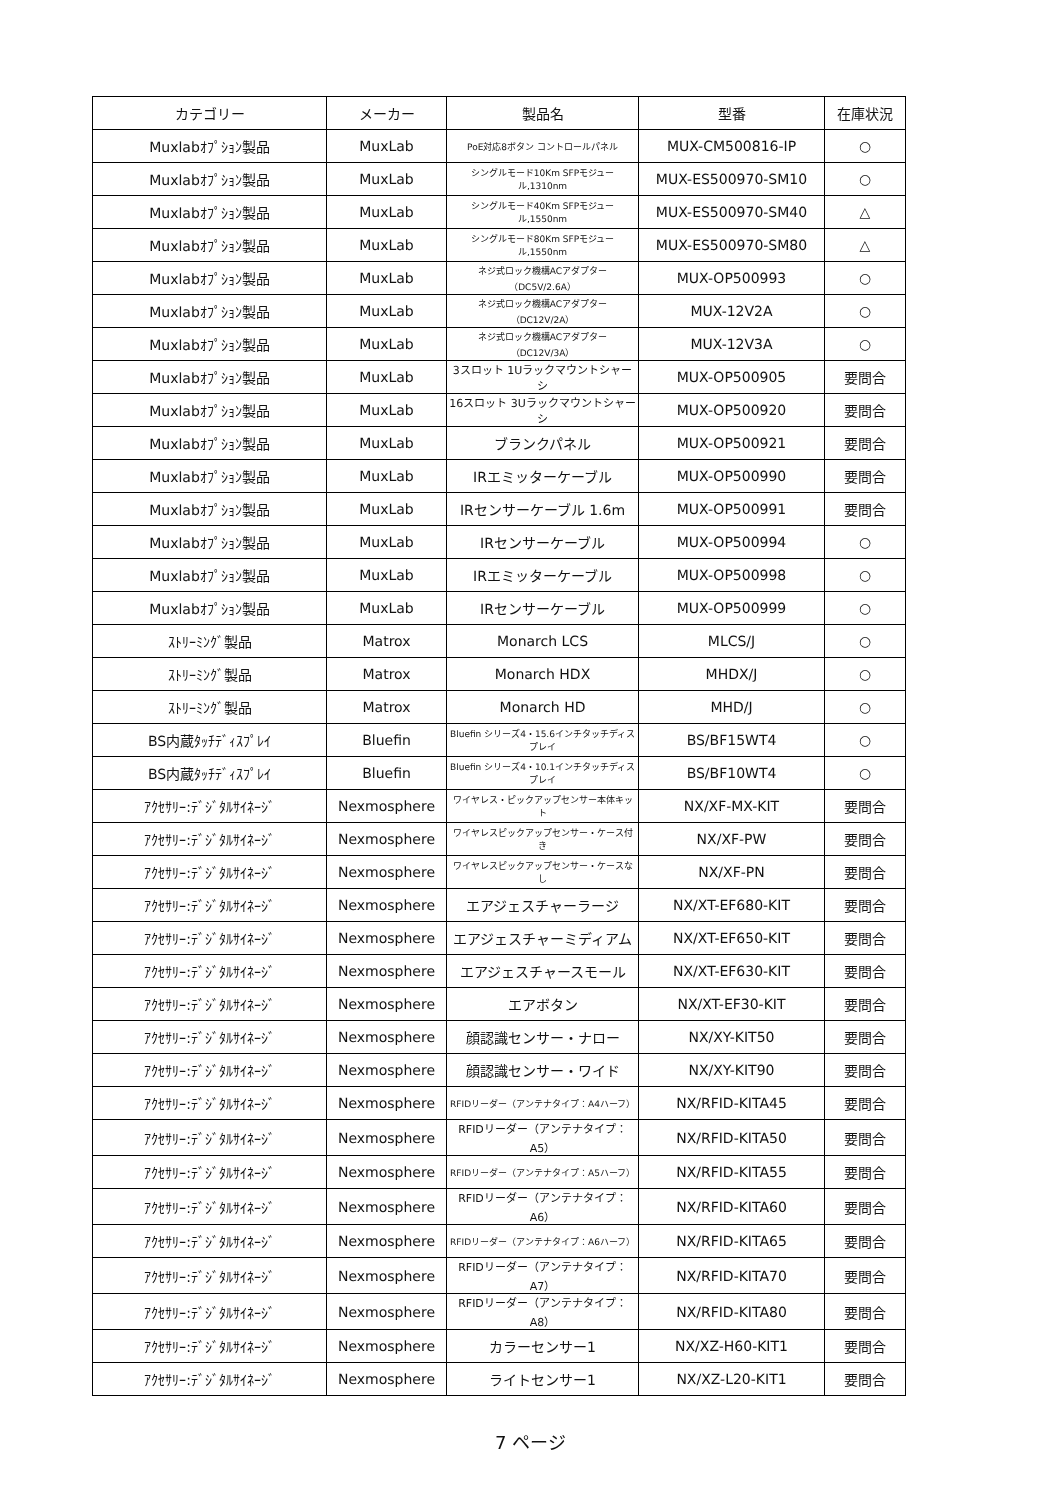| カテゴリー | メーカー | 製品名 | 型番 | 在庫状況 |
| --- | --- | --- | --- | --- |
| Muxlabｵﾌﾟｼｮﾝ製品 | MuxLab | PoE対応8ボタン コントロールパネル | MUX-CM500816-IP | ○ |
| Muxlabｵﾌﾟｼｮﾝ製品 | MuxLab | シングルモード10Km SFPモジュール,1310nm | MUX-ES500970-SM10 | ○ |
| Muxlabｵﾌﾟｼｮﾝ製品 | MuxLab | シングルモード40Km SFPモジュール,1550nm | MUX-ES500970-SM40 | △ |
| Muxlabｵﾌﾟｼｮﾝ製品 | MuxLab | シングルモード80Km SFPモジュール,1550nm | MUX-ES500970-SM80 | △ |
| Muxlabｵﾌﾟｼｮﾝ製品 | MuxLab | ネジ式ロック機構ACアダプター（DC5V/2.6A） | MUX-OP500993 | ○ |
| Muxlabｵﾌﾟｼｮﾝ製品 | MuxLab | ネジ式ロック機構ACアダプター（DC12V/2A） | MUX-12V2A | ○ |
| Muxlabｵﾌﾟｼｮﾝ製品 | MuxLab | ネジ式ロック機構ACアダプター（DC12V/3A） | MUX-12V3A | ○ |
| Muxlabｵﾌﾟｼｮﾝ製品 | MuxLab | 3スロット 1Uラックマウントシャーシ | MUX-OP500905 | 要問合 |
| Muxlabｵﾌﾟｼｮﾝ製品 | MuxLab | 16スロット 3Uラックマウントシャーシ | MUX-OP500920 | 要問合 |
| Muxlabｵﾌﾟｼｮﾝ製品 | MuxLab | ブランクパネル | MUX-OP500921 | 要問合 |
| Muxlabｵﾌﾟｼｮﾝ製品 | MuxLab | IRエミッターケーブル | MUX-OP500990 | 要問合 |
| Muxlabｵﾌﾟｼｮﾝ製品 | MuxLab | IRセンサーケーブル 1.6m | MUX-OP500991 | 要問合 |
| Muxlabｵﾌﾟｼｮﾝ製品 | MuxLab | IRセンサーケーブル | MUX-OP500994 | ○ |
| Muxlabｵﾌﾟｼｮﾝ製品 | MuxLab | IRエミッターケーブル | MUX-OP500998 | ○ |
| Muxlabｵﾌﾟｼｮﾝ製品 | MuxLab | IRセンサーケーブル | MUX-OP500999 | ○ |
| ｽﾄﾘｰﾐﾝｸﾞ製品 | Matrox | Monarch LCS | MLCS/J | ○ |
| ｽﾄﾘｰﾐﾝｸﾞ製品 | Matrox | Monarch HDX | MHDX/J | ○ |
| ｽﾄﾘｰﾐﾝｸﾞ製品 | Matrox | Monarch HD | MHD/J | ○ |
| BS内蔵ﾀｯﾁﾃﾞｨｽﾌﾟﾚｲ | Bluefin | Bluefin シリーズ4・15.6インチタッチディスプレイ | BS/BF15WT4 | ○ |
| BS内蔵ﾀｯﾁﾃﾞｨｽﾌﾟﾚｲ | Bluefin | Bluefin シリーズ4・10.1インチタッチディスプレイ | BS/BF10WT4 | ○ |
| ｱｸｾｻﾘｰ:ﾃﾞｼﾞﾀﾙｻｲﾈｰｼﾞ | Nexmosphere | ワイヤレス・ピックアップセンサー本体キット | NX/XF-MX-KIT | 要問合 |
| ｱｸｾｻﾘｰ:ﾃﾞｼﾞﾀﾙｻｲﾈｰｼﾞ | Nexmosphere | ワイヤレスピックアップセンサー・ケース付き | NX/XF-PW | 要問合 |
| ｱｸｾｻﾘｰ:ﾃﾞｼﾞﾀﾙｻｲﾈｰｼﾞ | Nexmosphere | ワイヤレスピックアップセンサー・ケースなし | NX/XF-PN | 要問合 |
| ｱｸｾｻﾘｰ:ﾃﾞｼﾞﾀﾙｻｲﾈｰｼﾞ | Nexmosphere | エアジェスチャーラージ | NX/XT-EF680-KIT | 要問合 |
| ｱｸｾｻﾘｰ:ﾃﾞｼﾞﾀﾙｻｲﾈｰｼﾞ | Nexmosphere | エアジェスチャーミディアム | NX/XT-EF650-KIT | 要問合 |
| ｱｸｾｻﾘｰ:ﾃﾞｼﾞﾀﾙｻｲﾈｰｼﾞ | Nexmosphere | エアジェスチャースモール | NX/XT-EF630-KIT | 要問合 |
| ｱｸｾｻﾘｰ:ﾃﾞｼﾞﾀﾙｻｲﾈｰｼﾞ | Nexmosphere | エアボタン | NX/XT-EF30-KIT | 要問合 |
| ｱｸｾｻﾘｰ:ﾃﾞｼﾞﾀﾙｻｲﾈｰｼﾞ | Nexmosphere | 顔認識センサー・ナロー | NX/XY-KIT50 | 要問合 |
| ｱｸｾｻﾘｰ:ﾃﾞｼﾞﾀﾙｻｲﾈｰｼﾞ | Nexmosphere | 顔認識センサー・ワイド | NX/XY-KIT90 | 要問合 |
| ｱｸｾｻﾘｰ:ﾃﾞｼﾞﾀﾙｻｲﾈｰｼﾞ | Nexmosphere | RFIDリーダー（アンテナタイプ：A4ハーフ） | NX/RFID-KITA45 | 要問合 |
| ｱｸｾｻﾘｰ:ﾃﾞｼﾞﾀﾙｻｲﾈｰｼﾞ | Nexmosphere | RFIDリーダー（アンテナタイプ：A5） | NX/RFID-KITA50 | 要問合 |
| ｱｸｾｻﾘｰ:ﾃﾞｼﾞﾀﾙｻｲﾈｰｼﾞ | Nexmosphere | RFIDリーダー（アンテナタイプ：A5ハーフ） | NX/RFID-KITA55 | 要問合 |
| ｱｸｾｻﾘｰ:ﾃﾞｼﾞﾀﾙｻｲﾈｰｼﾞ | Nexmosphere | RFIDリーダー（アンテナタイプ：A6） | NX/RFID-KITA60 | 要問合 |
| ｱｸｾｻﾘｰ:ﾃﾞｼﾞﾀﾙｻｲﾈｰｼﾞ | Nexmosphere | RFIDリーダー（アンテナタイプ：A6ハーフ） | NX/RFID-KITA65 | 要問合 |
| ｱｸｾｻﾘｰ:ﾃﾞｼﾞﾀﾙｻｲﾈｰｼﾞ | Nexmosphere | RFIDリーダー（アンテナタイプ：A7） | NX/RFID-KITA70 | 要問合 |
| ｱｸｾｻﾘｰ:ﾃﾞｼﾞﾀﾙｻｲﾈｰｼﾞ | Nexmosphere | RFIDリーダー（アンテナタイプ：A8） | NX/RFID-KITA80 | 要問合 |
| ｱｸｾｻﾘｰ:ﾃﾞｼﾞﾀﾙｻｲﾈｰｼﾞ | Nexmosphere | カラーセンサー1 | NX/XZ-H60-KIT1 | 要問合 |
| ｱｸｾｻﾘｰ:ﾃﾞｼﾞﾀﾙｻｲﾈｰｼﾞ | Nexmosphere | ライトセンサー1 | NX/XZ-L20-KIT1 | 要問合 |
7 ページ